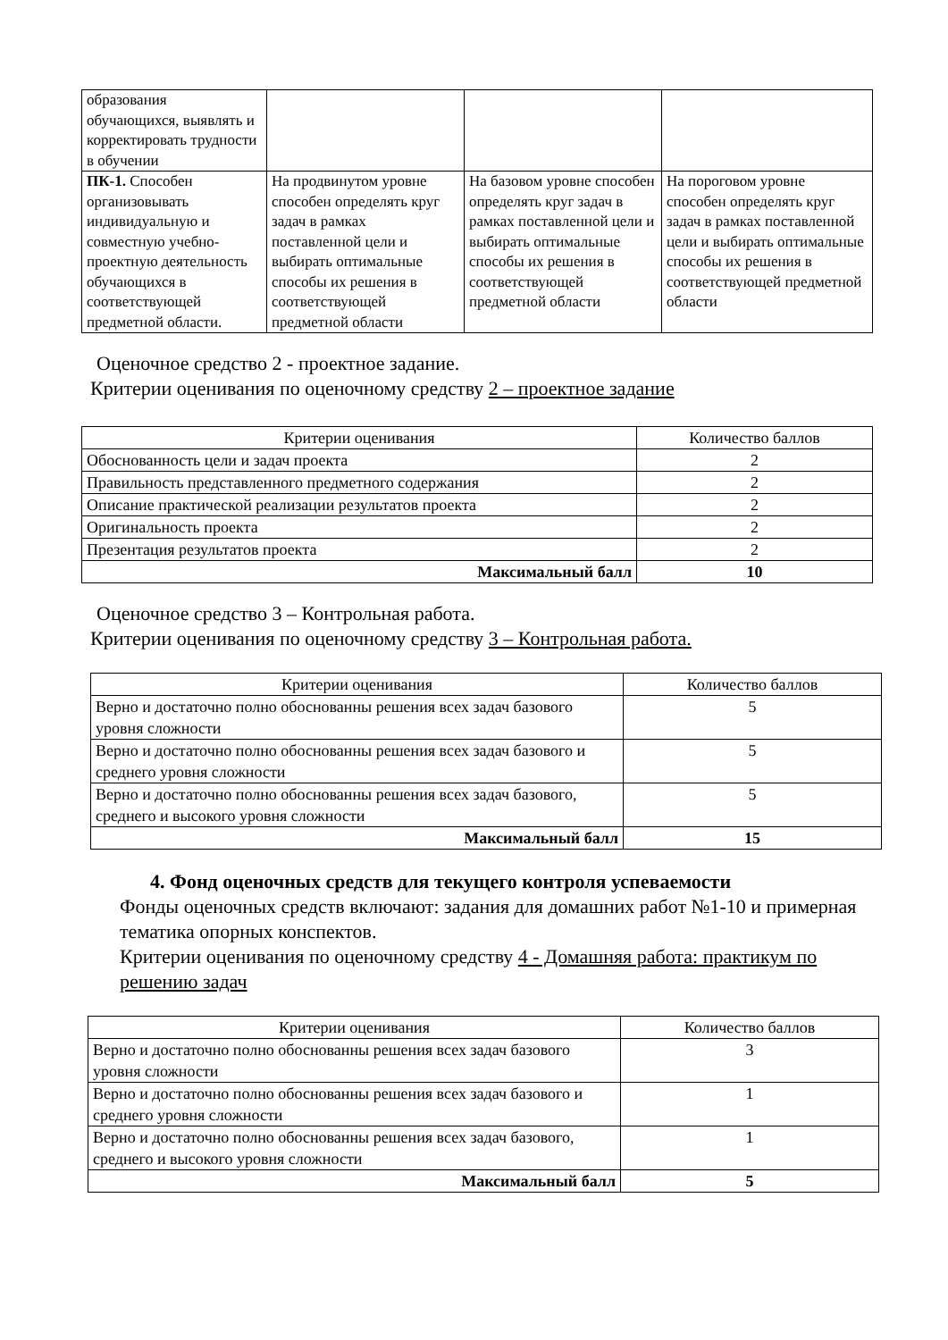| образования обучающихся, выявлять и корректировать трудности в обучении | | | |
| ПК-1. Способен организовывать индивидуальную и совместную учебно-проектную деятельность обучающихся в соответствующей предметной области. | На продвинутом уровне способен определять круг задач в рамках поставленной цели и выбирать оптимальные способы их решения в соответствующей предметной области | На базовом уровне способен определять круг задач в рамках поставленной цели и выбирать оптимальные способы их решения в соответствующей предметной области | На пороговом уровне способен определять круг задач в рамках поставленной цели и выбирать оптимальные способы их решения в соответствующей предметной области |
Оценочное средство 2 - проектное задание.
Критерии оценивания по оценочному средству 2 – проектное задание
| Критерии оценивания | Количество баллов |
| Обоснованность цели и задач проекта | 2 |
| Правильность представленного предметного содержания | 2 |
| Описание практической реализации результатов проекта | 2 |
| Оригинальность проекта | 2 |
| Презентация результатов проекта | 2 |
| Максимальный балл | 10 |
Оценочное средство 3 – Контрольная работа.
Критерии оценивания по оценочному средству 3 – Контрольная работа.
| Критерии оценивания | Количество баллов |
| Верно и достаточно полно обоснованны решения всех задач базового уровня сложности | 5 |
| Верно и достаточно полно обоснованны решения всех задач базового и среднего уровня сложности | 5 |
| Верно и достаточно полно обоснованны решения всех задач базового, среднего и высокого уровня сложности | 5 |
| Максимальный балл | 15 |
4. Фонд оценочных средств для текущего контроля успеваемости
Фонды оценочных средств включают: задания для домашних работ №1-10 и примерная тематика опорных конспектов.
Критерии оценивания по оценочному средству 4 - Домашняя работа: практикум по решению задач
| Критерии оценивания | Количество баллов |
| Верно и достаточно полно обоснованны решения всех задач базового уровня сложности | 3 |
| Верно и достаточно полно обоснованны решения всех задач базового и среднего уровня сложности | 1 |
| Верно и достаточно полно обоснованны решения всех задач базового, среднего и высокого уровня сложности | 1 |
| Максимальный балл | 5 |